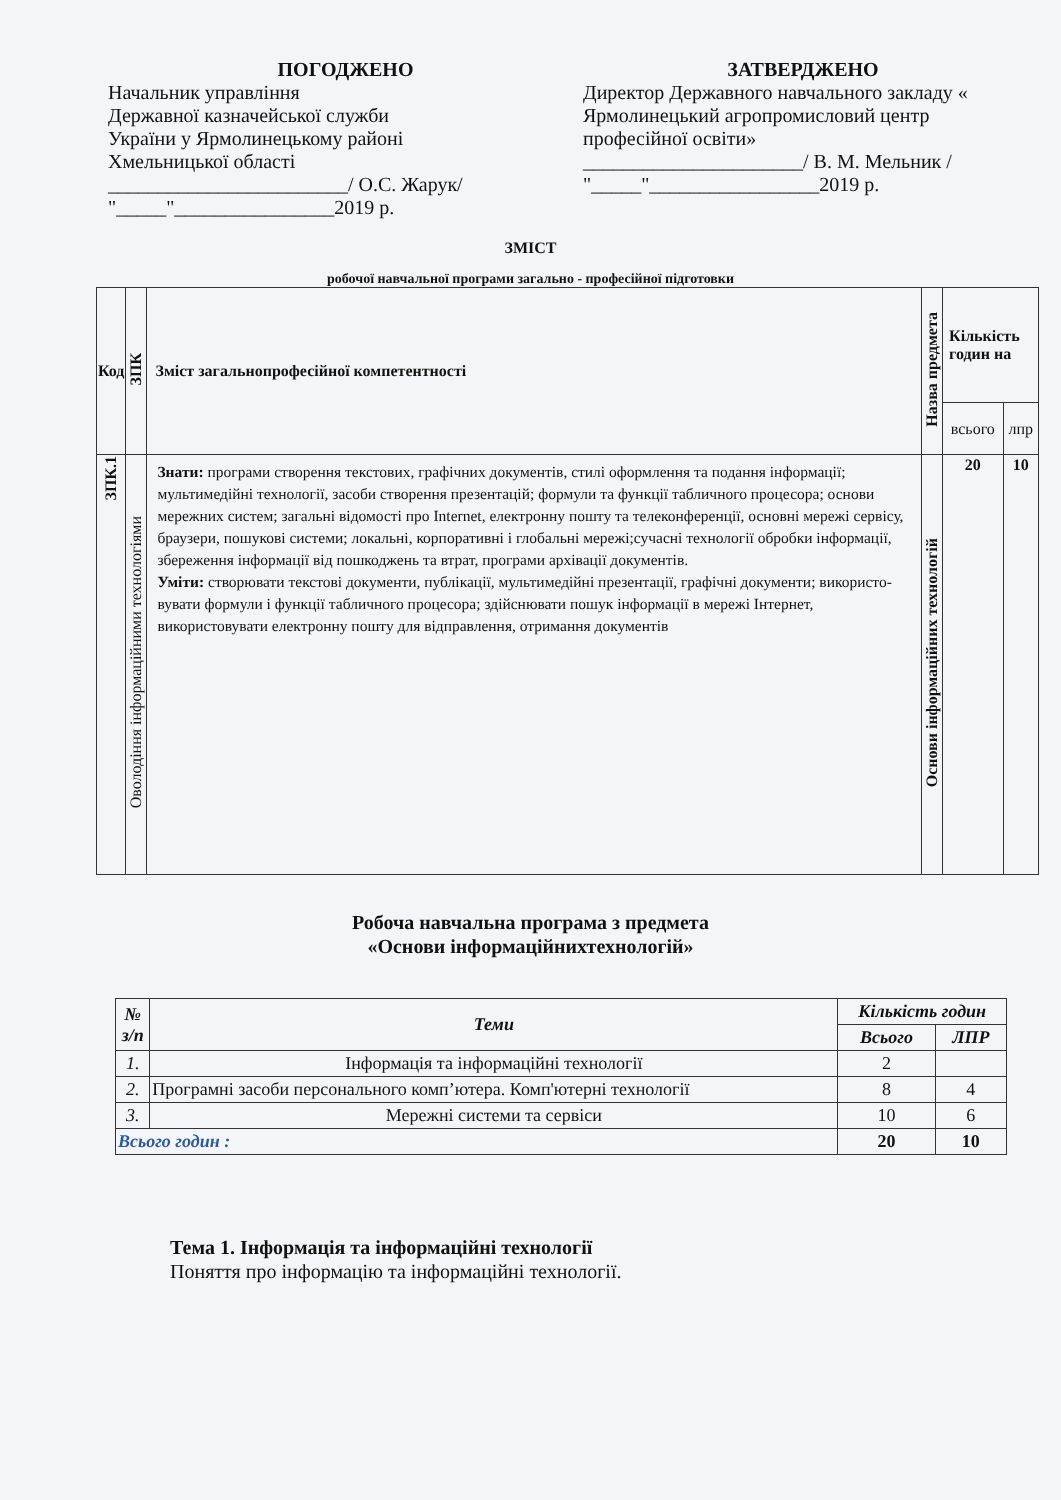ПОГОДЖЕНО
Начальник управління
Державної казначейської служби
України у Ярмолинецькому районі
Хмельницької області
________________________/ О.С. Жарук/
"_____"________________2019 р.
ЗАТВЕРДЖЕНО
Директор Державного навчального закладу « Ярмолинецький агропромисловий центр професійної освіти»
______________________/ В. М. Мельник /
"_____"_________________2019 р.
ЗМІСТ
робочої навчальної програми загально - професійної підготовки
| Код | ЗПК | Зміст загальнопрофесійної компетентності | Назва предмета | Кількість годин на | |
| --- | --- | --- | --- | --- | --- |
| | | | | всього | лпр |
| ЗПК.1 | Оволодіння інформаційними технологіями | Знати: програми створення текстових, графічних документів, стилі оформлення та подання інформації; мультимедійні технології, засоби створення презентацій; формули та функції табличного процесора; основи мережних систем; загальні відомості про Internet, електронну пошту та телеконференції, основні мережі сервісу, браузери, пошукові системи; локальні, корпоративні і глобальні мережі;сучасні технології обробки інформації, збереження інформації від пошкоджень та втрат, програми архівації документів. Уміти: створювати текстові документи, публікації, мультимедійні презентації, графічні документи; використо-вувати формули і функції табличного процесора; здійснювати пошук інформації в мережі Інтернет, використовувати електронну пошту для відправлення, отримання документів | Основи інформаційних технологій | 20 | 10 |
Робоча навчальна програма з предмета
«Основи інформаційнихтехнологій»
| № з/п | Теми | Кількість годин | |
| --- | --- | --- | --- |
| | | Всього | ЛПР |
| 1. | Інформація та інформаційні технології | 2 | |
| 2. | Програмні засоби персонального комп’ютера. Комп'ютерні технології | 8 | 4 |
| 3. | Мережні системи та сервіси | 10 | 6 |
| Всього годин : | | 20 | 10 |
Тема 1. Інформація та інформаційні технології
Поняття про інформацію та інформаційні технології.